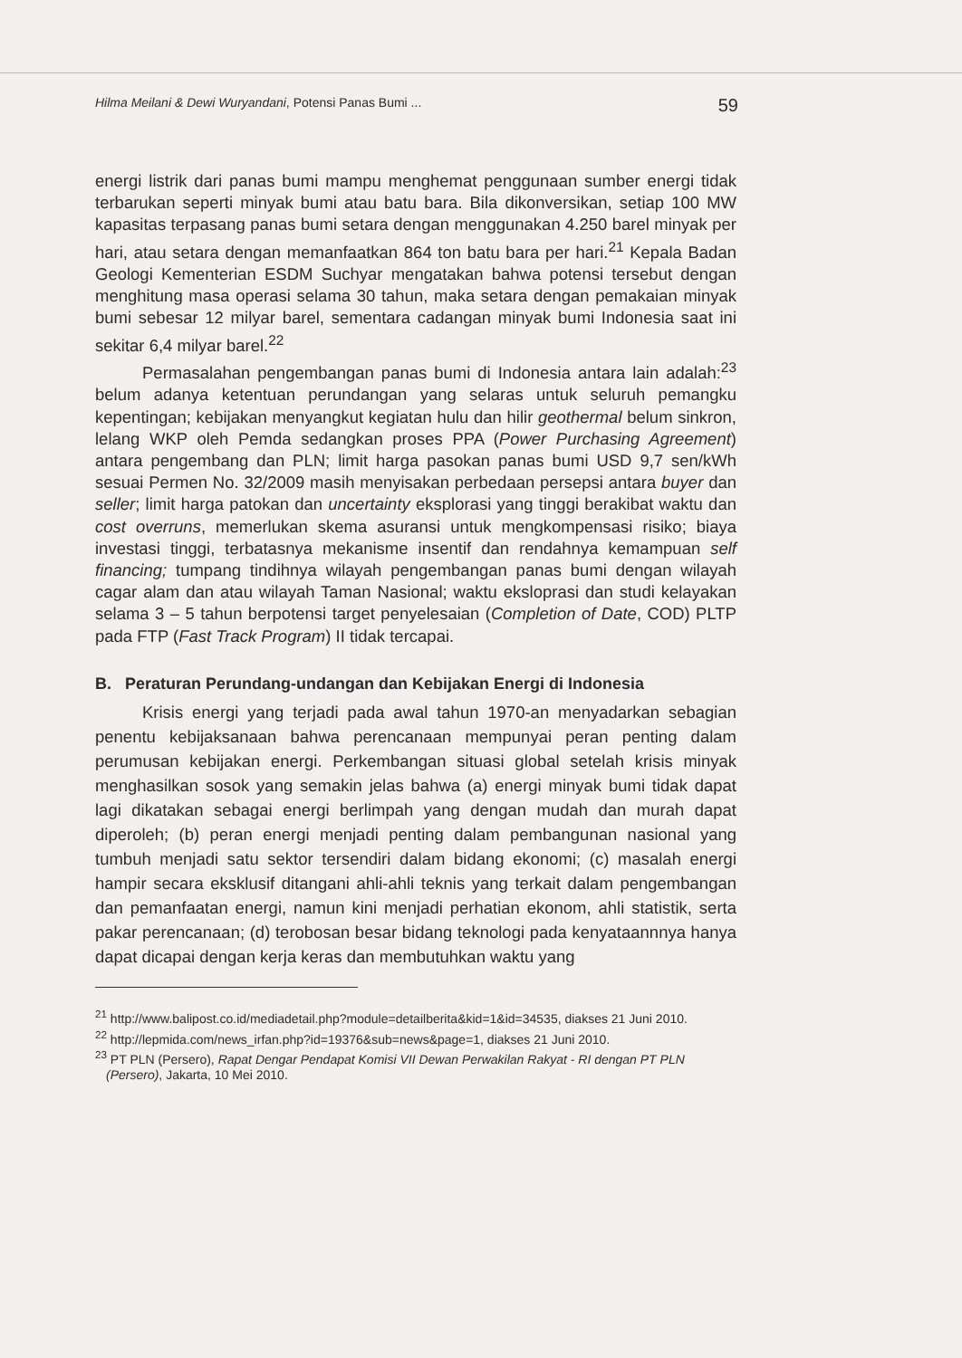Hilma Meilani & Dewi Wuryandani, Potensi Panas Bumi ... 59
energi listrik dari panas bumi mampu menghemat penggunaan sumber energi tidak terbarukan seperti minyak bumi atau batu bara. Bila dikonversikan, setiap 100 MW kapasitas terpasang panas bumi setara dengan menggunakan 4.250 barel minyak per hari, atau setara dengan memanfaatkan 864 ton batu bara per hari.<sup>21</sup> Kepala Badan Geologi Kementerian ESDM Suchyar mengatakan bahwa potensi tersebut dengan menghitung masa operasi selama 30 tahun, maka setara dengan pemakaian minyak bumi sebesar 12 milyar barel, sementara cadangan minyak bumi Indonesia saat ini sekitar 6,4 milyar barel.<sup>22</sup>
Permasalahan pengembangan panas bumi di Indonesia antara lain adalah:<sup>23</sup> belum adanya ketentuan perundangan yang selaras untuk seluruh pemangku kepentingan; kebijakan menyangkut kegiatan hulu dan hilir geothermal belum sinkron, lelang WKP oleh Pemda sedangkan proses PPA (Power Purchasing Agreement) antara pengembang dan PLN; limit harga pasokan panas bumi USD 9,7 sen/kWh sesuai Permen No. 32/2009 masih menyisakan perbedaan persepsi antara buyer dan seller; limit harga patokan dan uncertainty eksplorasi yang tinggi berakibat waktu dan cost overruns, memerlukan skema asuransi untuk mengkompensasi risiko; biaya investasi tinggi, terbatasnya mekanisme insentif dan rendahnya kemampuan self financing; tumpang tindihnya wilayah pengembangan panas bumi dengan wilayah cagar alam dan atau wilayah Taman Nasional; waktu eksloprasi dan studi kelayakan selama 3 – 5 tahun berpotensi target penyelesaian (Completion of Date, COD) PLTP pada FTP (Fast Track Program) II tidak tercapai.
B. Peraturan Perundang-undangan dan Kebijakan Energi di Indonesia
Krisis energi yang terjadi pada awal tahun 1970-an menyadarkan sebagian penentu kebijaksanaan bahwa perencanaan mempunyai peran penting dalam perumusan kebijakan energi. Perkembangan situasi global setelah krisis minyak menghasilkan sosok yang semakin jelas bahwa (a) energi minyak bumi tidak dapat lagi dikatakan sebagai energi berlimpah yang dengan mudah dan murah dapat diperoleh; (b) peran energi menjadi penting dalam pembangunan nasional yang tumbuh menjadi satu sektor tersendiri dalam bidang ekonomi; (c) masalah energi hampir secara eksklusif ditangani ahli-ahli teknis yang terkait dalam pengembangan dan pemanfaatan energi, namun kini menjadi perhatian ekonom, ahli statistik, serta pakar perencanaan; (d) terobosan besar bidang teknologi pada kenyataannnya hanya dapat dicapai dengan kerja keras dan membutuhkan waktu yang
<sup>21</sup> http://www.balipost.co.id/mediadetail.php?module=detailberita&kid=1&id=34535, diakses 21 Juni 2010.
<sup>22</sup> http://lepmida.com/news_irfan.php?id=19376&sub=news&page=1, diakses 21 Juni 2010.
<sup>23</sup> PT PLN (Persero), Rapat Dengar Pendapat Komisi VII Dewan Perwakilan Rakyat - RI dengan PT PLN (Persero), Jakarta, 10 Mei 2010.